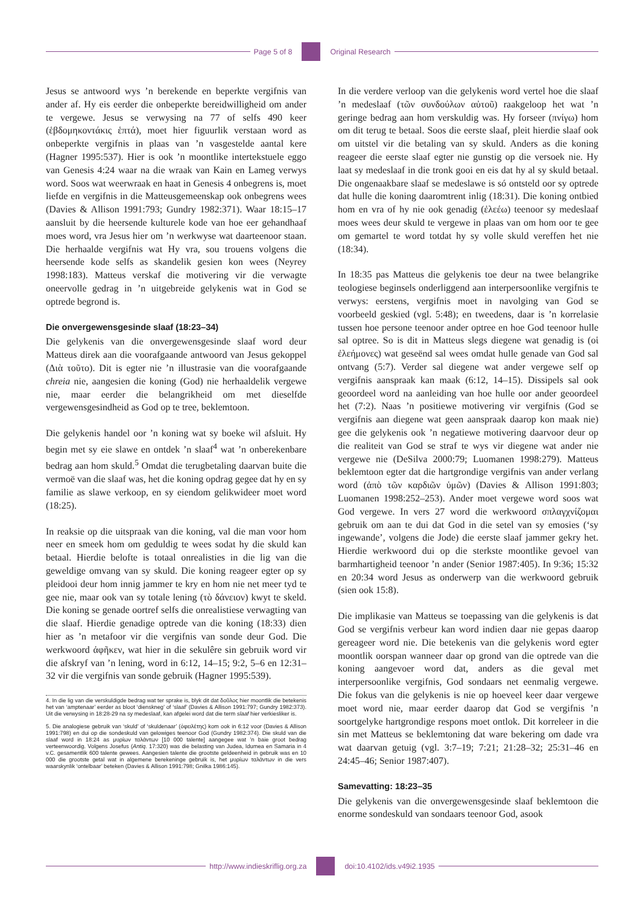Page 5 of 8 Original Research
Jesus se antwoord wys ’n berekende en beperkte vergifnis van ander af. Hy eis eerder die onbeperkte bereidwilligheid om ander te vergewe. Jesus se verwysing na 77 of selfs 490 keer (ἑβδομηκοντάκις ἑπτά), moet hier figuurlik verstaan word as onbeperkte vergifnis in plaas van ’n vasgestelde aantal kere (Hagner 1995:537). Hier is ook ’n moontlike intertekstuele eggo van Genesis 4:24 waar na die wraak van Kain en Lameg verwys word. Soos wat weerwraak en haat in Genesis 4 onbegrens is, moet liefde en vergifnis in die Matteusgemeenskap ook onbegrens wees (Davies & Allison 1991:793; Gundry 1982:371). Waar 18:15–17 aansluit by die heersende kulturele kode van hoe eer gehandhaaf moes word, vra Jesus hier om ’n werkwyse wat daarteenoor staan. Die herhaalde vergifnis wat Hy vra, sou trouens volgens die heersende kode selfs as skandelik gesien kon wees (Neyrey 1998:183). Matteus verskaf die motivering vir die verwagte oneervolle gedrag in ’n uitgebreide gelykenis wat in God se optrede begrond is.
Die onvergewensgesinde slaaf (18:23–34)
Die gelykenis van die onvergewensgesinde slaaf word deur Matteus direk aan die voorafgaande antwoord van Jesus gekoppel (Διὰ τοῦτο). Dit is egter nie ’n illustrasie van die voorafgaande chreia nie, aangesien die koning (God) nie herhaaldelik vergewe nie, maar eerder die belangrikheid om met dieselfde vergewensgesindheid as God op te tree, beklemtoon.
Die gelykenis handel oor ’n koning wat sy boeke wil afsluit. Hy begin met sy eie slawe en ontdek ’n slaaf<sup>4</sup> wat ’n onberekenbare bedrag aan hom skuld.<sup>5</sup> Omdat die terugbetaling daarvan buite die vermoë van die slaaf was, het die koning opdrag gegee dat hy en sy familie as slawe verkoop, en sy eiendom gelikwideer moet word (18:25).
In reaksie op die uitspraak van die koning, val die man voor hom neer en smeek hom om geduldig te wees sodat hy die skuld kan betaal. Hierdie belofte is totaal onrealisties in die lig van die geweldige omvang van sy skuld. Die koning reageer egter op sy pleidooi deur hom innig jammer te kry en hom nie net meer tyd te gee nie, maar ook van sy totale lening (τὸ δάνειον) kwyt te skeld. Die koning se genade oortref selfs die onrealistiese verwagting van die slaaf. Hierdie genadige optrede van die koning (18:33) dien hier as ’n metafoor vir die vergifnis van sonde deur God. Die werkwoord ἀφῆκεν, wat hier in die sekulêre sin gebruik word vir die afskryf van ’n lening, word in 6:12, 14–15; 9:2, 5–6 en 12:31–32 vir die vergifnis van sonde gebruik (Hagner 1995:539).
4. In die lig van die verskuldigde bedrag wat ter sprake is, blyk dit dat δοῦλος hier moontlik die betekenis het van ‘amptenaar’ eerder as bloot ‘dienskneg’ of ‘slaaf’ (Davies & Allison 1991:797; Gundry 1982:373). Uit die verwysing in 18:28-29 na sy medeslaaf, kan afgelei word dat die term slaaf hier verkiesliker is.
5. Die analogiese gebruik van ‘skuld’ of ‘skuldenaar’ (ὀφειλέτης) kom ook in 6:12 voor (Davies & Allison 1991:798) en dui op die sondeskuld van gelowiges teenoor God (Gundry 1982:374). Die skuld van die slaaf word in 18:24 as μυρίων ταλάντων [10 000 talente] aangegee wat ’n baie groot bedrag verteenwoordig. Volgens Josefus (Antiq. 17:320) was die belasting van Judea, Idumea en Samaria in 4 v.C. gesamentlik 600 talente gewees. Aangesien talente die grootste geldeenheid in gebruik was en 10 000 die grootste getal wat in algemene berekeninge gebruik is, het μυρίων ταλάντων in die vers waarskynlik ‘ontelbaar’ beteken (Davies & Allison 1991:798; Gnilka 1986:145).
In die verdere verloop van die gelykenis word vertel hoe die slaaf ’n medeslaaf (τῶν συνδούλων αὐτοῦ) raakgeloop het wat ’n geringe bedrag aan hom verskuldig was. Hy forseer (πνίγω) hom om dit terug te betaal. Soos die eerste slaaf, pleit hierdie slaaf ook om uitstel vir die betaling van sy skuld. Anders as die koning reageer die eerste slaaf egter nie gunstig op die versoek nie. Hy laat sy medeslaaf in die tronk gooi en eis dat hy al sy skuld betaal. Die ongenaakbare slaaf se medeslawe is só ontsteld oor sy optrede dat hulle die koning daaromtrent inlig (18:31). Die koning ontbied hom en vra of hy nie ook genadig (ἐλεέω) teenoor sy medeslaaf moes wees deur skuld te vergewe in plaas van om hom oor te gee om gemartel te word totdat hy sy volle skuld vereffen het nie (18:34).
In 18:35 pas Matteus die gelykenis toe deur na twee belangrike teologiese beginsels onderliggend aan interpersoonlike vergifnis te verwys: eerstens, vergifnis moet in navolging van God se voorbeeld geskied (vgl. 5:48); en tweedens, daar is ’n korrelasie tussen hoe persone teenoor ander optree en hoe God teenoor hulle sal optree. So is dit in Matteus slegs diegene wat genadig is (οἱ ἐλεήμονες) wat geseënd sal wees omdat hulle genade van God sal ontvang (5:7). Verder sal diegene wat ander vergewe self op vergifnis aanspraak kan maak (6:12, 14–15). Dissipels sal ook geoordeel word na aanleiding van hoe hulle oor ander geoordeel het (7:2). Naas ’n positiewe motivering vir vergifnis (God se vergifnis aan diegene wat geen aanspraak daarop kon maak nie) gee die gelykenis ook ’n negatiewe motivering daarvoor deur op die realiteit van God se straf te wys vir diegene wat ander nie vergewe nie (DeSilva 2000:79; Luomanen 1998:279). Matteus beklemtoon egter dat die hartgrondige vergifnis van ander verlang word (ἀπὸ τῶν καρδιῶν ὑμῶν) (Davies & Allison 1991:803; Luomanen 1998:252–253). Ander moet vergewe word soos wat God vergewe. In vers 27 word die werkwoord σπλαγχνίζομαι gebruik om aan te dui dat God in die setel van sy emosies (‘sy ingewande’, volgens die Jode) die eerste slaaf jammer gekry het. Hierdie werkwoord dui op die sterkste moontlike gevoel van barmhartigheid teenoor ’n ander (Senior 1987:405). In 9:36; 15:32 en 20:34 word Jesus as onderwerp van die werkwoord gebruik (sien ook 15:8).
Die implikasie van Matteus se toepassing van die gelykenis is dat God se vergifnis verbeur kan word indien daar nie gepas daarop gereageer word nie. Die betekenis van die gelykenis word egter moontlik oorspan wanneer daar op grond van die optrede van die koning aangevoer word dat, anders as die geval met interpersoonlike vergifnis, God sondaars net eenmalig vergewe. Die fokus van die gelykenis is nie op hoeveel keer daar vergewe moet word nie, maar eerder daarop dat God se vergifnis ’n soortgelyke hartgrondige respons moet ontlok. Dit korreleer in die sin met Matteus se beklemtoning dat ware bekering om dade vra wat daarvan getuig (vgl. 3:7–19; 7:21; 21:28–32; 25:31–46 en 24:45–46; Senior 1987:407).
Samevatting: 18:23–35
Die gelykenis van die onvergewensgesinde slaaf beklemtoon die enorme sondeskuld van sondaars teenoor God, asook
http://www.indieskriflig.org.za
doi:10.4102/ids.v49i2.1935